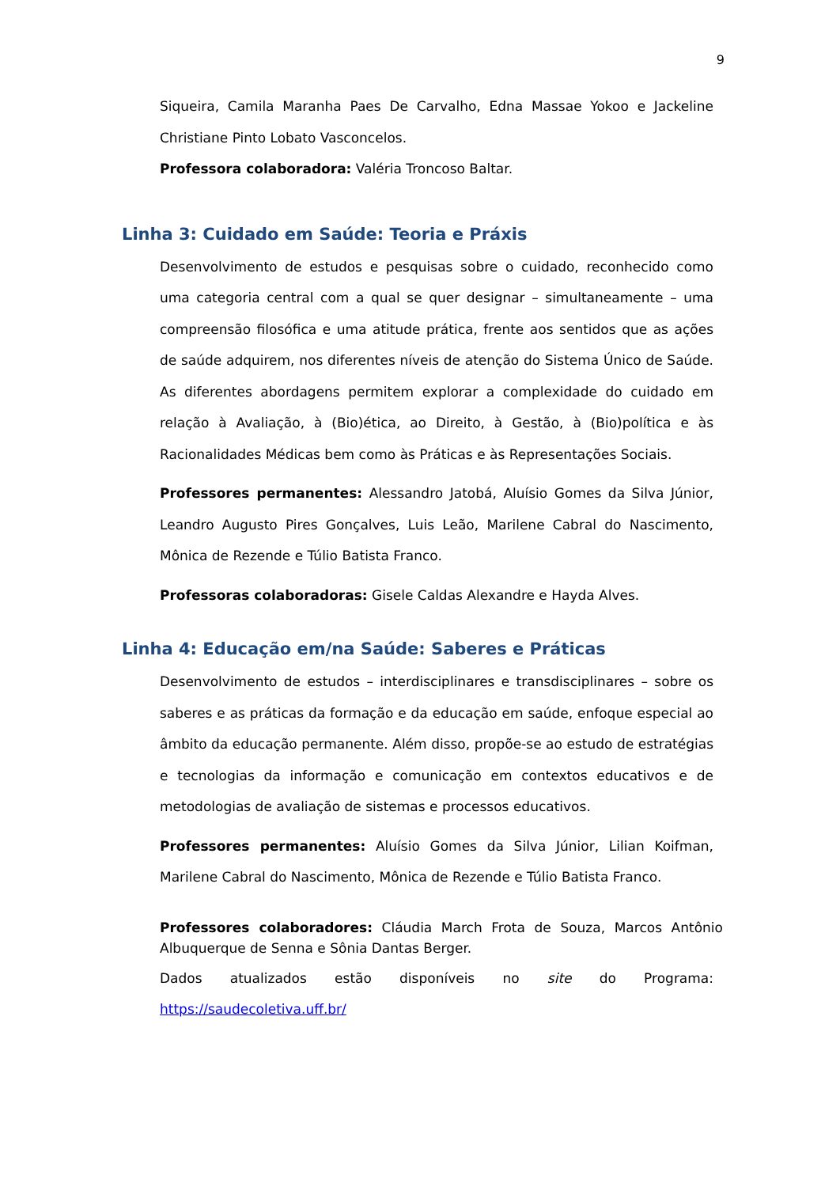9
Siqueira, Camila Maranha Paes De Carvalho, Edna Massae Yokoo e Jackeline Christiane Pinto Lobato Vasconcelos.
Professora colaboradora: Valéria Troncoso Baltar.
Linha 3: Cuidado em Saúde: Teoria e Práxis
Desenvolvimento de estudos e pesquisas sobre o cuidado, reconhecido como uma categoria central com a qual se quer designar – simultaneamente – uma compreensão filosófica e uma atitude prática, frente aos sentidos que as ações de saúde adquirem, nos diferentes níveis de atenção do Sistema Único de Saúde. As diferentes abordagens permitem explorar a complexidade do cuidado em relação à Avaliação, à (Bio)ética, ao Direito, à Gestão, à (Bio)política e às Racionalidades Médicas bem como às Práticas e às Representações Sociais.
Professores permanentes: Alessandro Jatobá, Aluísio Gomes da Silva Júnior, Leandro Augusto Pires Gonçalves, Luis Leão, Marilene Cabral do Nascimento, Mônica de Rezende e Túlio Batista Franco.
Professoras colaboradoras: Gisele Caldas Alexandre e Hayda Alves.
Linha 4: Educação em/na Saúde: Saberes e Práticas
Desenvolvimento de estudos – interdisciplinares e transdisciplinares – sobre os saberes e as práticas da formação e da educação em saúde, enfoque especial ao âmbito da educação permanente. Além disso, propõe-se ao estudo de estratégias e tecnologias da informação e comunicação em contextos educativos e de metodologias de avaliação de sistemas e processos educativos.
Professores permanentes: Aluísio Gomes da Silva Júnior, Lilian Koifman, Marilene Cabral do Nascimento, Mônica de Rezende e Túlio Batista Franco.
Professores colaboradores: Cláudia March Frota de Souza, Marcos Antônio Albuquerque de Senna e Sônia Dantas Berger.
Dados atualizados estão disponíveis no site do Programa:
https://saudecoletiva.uff.br/